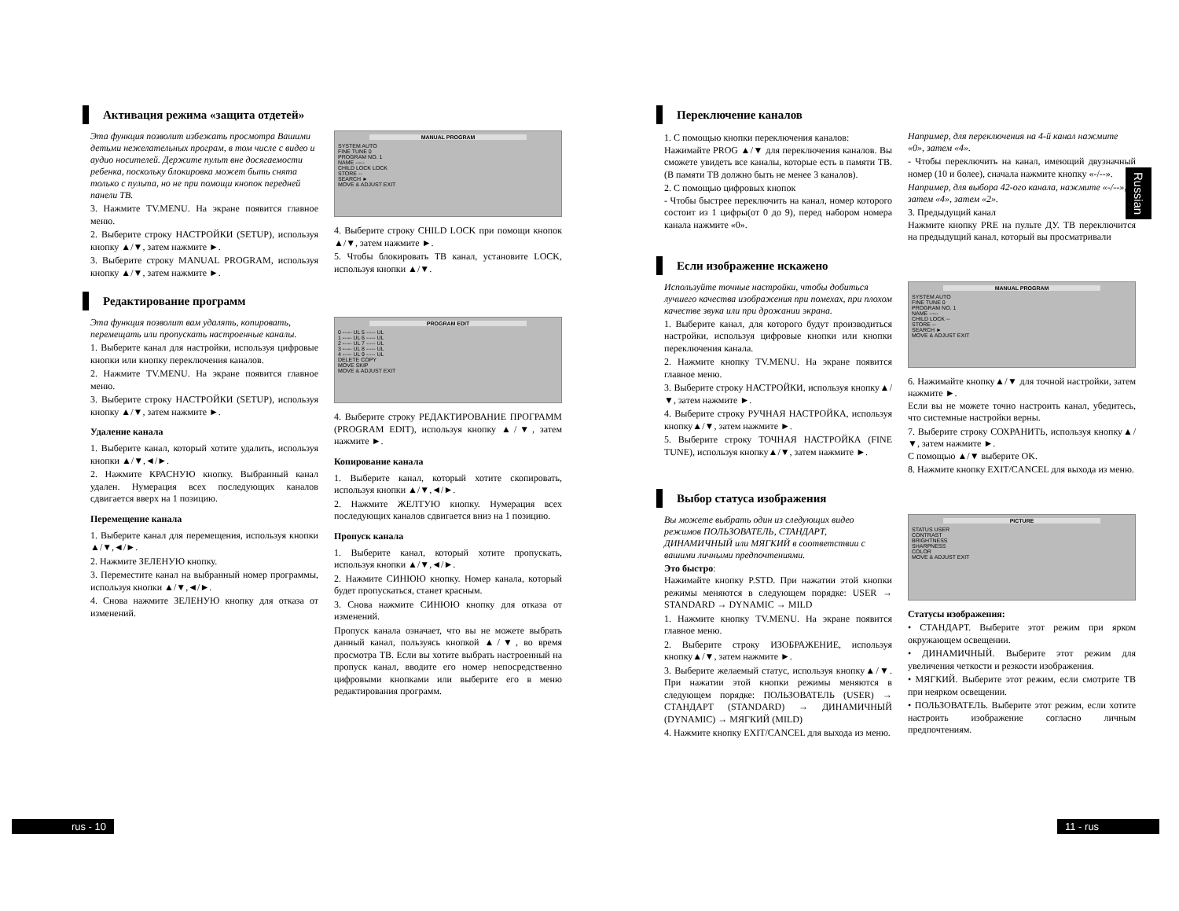Russian
Активация режима «защита отдетей»
Эта функция позволит избежать просмотра Вашими детьми нежелательных програм, в том числе с видео и аудио носителей. Держите пульт вне досягаемости ребенка, поскольку блокировка может быть снята только с пульта, но не при помощи кнопок передней панели ТВ.
3. Нажмите TV.MENU. На экране появится главное меню.
2. Выберите строку НАСТРОЙКИ (SETUP), используя кнопку ▲/▼, затем нажмите ►.
3. Выберите строку MANUAL PROGRAM, используя кнопку ▲/▼, затем нажмите ►.
MANUAL PROGRAM
SYSTEM AUTO
FINE TUNE 0
PROGRAM NO. 1
NAME -----
CHILD LOCK LOCK
STORE --
SEARCH ►
MOVE & ADJUST EXIT
4. Выберите строку CHILD LOCK при помощи кнопок ▲/▼, затем нажмите ►.
5. Чтобы блокировать ТВ канал, установите LOCK, используя кнопки ▲/▼.
Редактирование программ
Эта функция позволит вам удалять, копировать, перемещать или пропускать настроенные каналы.
1. Выберите канал для настройки, используя цифровые кнопки или кнопку переключения каналов.
2. Нажмите TV.MENU. На экране появится главное меню.
3. Выберите строку НАСТРОЙКИ (SETUP), используя кнопку ▲/▼, затем нажмите ►.
Удаление канала
1. Выберите канал, который хотите удалить, используя кнопки ▲/▼,◄/►.
2. Нажмите КРАСНУЮ кнопку. Выбранный канал удален. Нумерация всех последующих каналов сдвигается вверх на 1 позицию.
Перемещение канала
1. Выберите канал для перемещения, используя кнопки ▲/▼,◄/►.
2. Нажмите ЗЕЛЕНУЮ кнопку.
3. Переместите канал на выбранный номер программы, используя кнопки ▲/▼,◄/►.
4. Снова нажмите ЗЕЛЕНУЮ кнопку для отказа от изменений.
PROGRAM EDIT
0 ----- UL 5 ----- UL
1 ----- UL 6 ----- UL
2 ----- UL 7 ----- UL
3 ----- UL 8 ----- UL
4 ----- UL 9 ----- UL
DELETE COPY
MOVE SKIP
MOVE & ADJUST EXIT
4. Выберите строку РЕДАКТИРОВАНИЕ ПРОГРАММ (PROGRAM EDIT), используя кнопку ▲/▼, затем нажмите ►.
Копирование канала
1. Выберите канал, который хотите скопировать, используя кнопки ▲/▼,◄/►.
2. Нажмите ЖЕЛТУЮ кнопку. Нумерация всех последующих каналов сдвигается вниз на 1 позицию.
Пропуск канала
1. Выберите канал, который хотите пропускать, используя кнопки ▲/▼,◄/►.
2. Нажмите СИНЮЮ кнопку. Номер канала, который будет пропускаться, станет красным.
3. Снова нажмите СИНЮЮ кнопку для отказа от изменений.
Пропуск канала означает, что вы не можете выбрать данный канал, пользуясь кнопкой ▲/▼, во время просмотра ТВ. Если вы хотите выбрать настроенный на пропуск канал, вводите его номер непосредственно цифровыми кнопками или выберите его в меню редактирования программ.
Переключение каналов
1. С помощью кнопки переключения каналов:
Нажимайте PROG ▲/▼ для переключения каналов. Вы сможете увидеть все каналы, которые есть в памяти ТВ. (В памяти ТВ должно быть не менее 3 каналов).
2. С помощью цифровых кнопок
- Чтобы быстрее переключить на канал, номер которого состоит из 1 цифры(от 0 до 9), перед набором номера канала нажмите «0».
Например, для переключения на 4-й канал нажмите «0», затем «4».
- Чтобы переключить на канал, имеющий двузначный номер (10 и более), сначала нажмите кнопку «-/--».
Например, для выбора 42-ого канала, нажмите «-/--», затем «4», затем «2».
3. Предыдущий канал
Нажмите кнопку PRE на пульте ДУ. ТВ переключится на предыдущий канал, который вы просматривали
Если изображение искажено
Используйте точные настройки, чтобы добиться лучшего качества изображения при помехах, при плохом качестве звука или при дрожании экрана.
1. Выберите канал, для которого будут производиться настройки, используя цифровые кнопки или кнопки переключения канала.
2. Нажмите кнопку TV.MENU. На экране появится главное меню.
3. Выберите строку НАСТРОЙКИ, используя кнопку▲/▼, затем нажмите ►.
4. Выберите строку РУЧНАЯ НАСТРОЙКА, используя кнопку▲/▼, затем нажмите ►.
5. Выберите строку ТОЧНАЯ НАСТРОЙКА (FINE TUNE), используя кнопку▲/▼, затем нажмите ►.
MANUAL PROGRAM
SYSTEM AUTO
FINE TUNE 0
PROGRAM NO. 1
NAME -----
CHILD LOCK --
STORE --
SEARCH ►
MOVE & ADJUST EXIT
6. Нажимайте кнопку▲/▼ для точной настройки, затем нажмите ►.
Если вы не можете точно настроить канал, убедитесь, что системные настройки верны.
7. Выберите строку СОХРАНИТЬ, используя кнопку▲/▼, затем нажмите ►.
С помощью ▲/▼ выберите OK.
8. Нажмите кнопку EXIT/CANCEL для выхода из меню.
Выбор статуса изображения
Вы можете выбрать один из следующих видео режимов ПОЛЬЗОВАТЕЛЬ, СТАНДАРТ, ДИНАМИЧНЫЙ или МЯГКИЙ в соответствии с вашими личными предпочтениями.
Это быстро:
Нажимайте кнопку P.STD. При нажатии этой кнопки режимы меняются в следующем порядке: USER → STANDARD → DYNAMIC → MILD
1. Нажмите кнопку TV.MENU. На экране появится главное меню.
2. Выберите строку ИЗОБРАЖЕНИЕ, используя кнопку▲/▼, затем нажмите ►.
3. Выберите желаемый статус, используя кнопку▲/▼. При нажатии этой кнопки режимы меняются в следующем порядке: ПОЛЬЗОВАТЕЛЬ (USER) → СТАНДАРТ (STANDARD) → ДИНАМИЧНЫЙ (DYNAMIC) → МЯГКИЙ (MILD)
4. Нажмите кнопку EXIT/CANCEL для выхода из меню.
PICTURE
STATUS USER
CONTRAST
BRIGHTNESS
SHARPNESS
COLOR
MOVE & ADJUST EXIT
Статусы изображения:
• СТАНДАРТ. Выберите этот режим при ярком окружающем освещении.
• ДИНАМИЧНЫЙ. Выберите этот режим для увеличения четкости и резкости изображения.
• МЯГКИЙ. Выберите этот режим, если смотрите ТВ при неярком освещении.
• ПОЛЬЗОВАТЕЛЬ. Выберите этот режим, если хотите настроить изображение согласно личным предпочтениям.
rus - 10 11 - rus